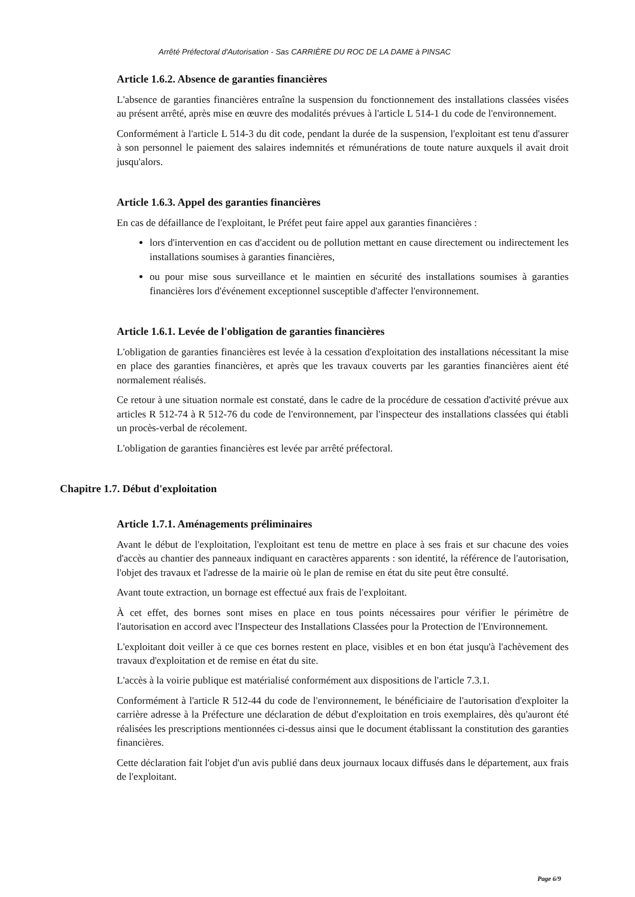Arrêté Préfectoral d'Autorisation - Sas CARRIÈRE DU ROC DE LA DAME à PINSAC
Article 1.6.2. Absence de garanties financières
L'absence de garanties financières entraîne la suspension du fonctionnement des installations classées visées au présent arrêté, après mise en œuvre des modalités prévues à l'article L 514-1 du code de l'environnement.
Conformément à l'article L 514-3 du dit code, pendant la durée de la suspension, l'exploitant est tenu d'assurer à son personnel le paiement des salaires indemnités et rémunérations de toute nature auxquels il avait droit jusqu'alors.
Article 1.6.3. Appel des garanties financières
En cas de défaillance de l'exploitant, le Préfet peut faire appel aux garanties financières :
lors d'intervention en cas d'accident ou de pollution mettant en cause directement ou indirectement les installations soumises à garanties financières,
ou pour mise sous surveillance et le maintien en sécurité des installations soumises à garanties financières lors d'événement exceptionnel susceptible d'affecter l'environnement.
Article 1.6.1. Levée de l'obligation de garanties financières
L'obligation de garanties financières est levée à la cessation d'exploitation des installations nécessitant la mise en place des garanties financières, et après que les travaux couverts par les garanties financières aient été normalement réalisés.
Ce retour à une situation normale est constaté, dans le cadre de la procédure de cessation d'activité prévue aux articles R 512-74 à R 512-76 du code de l'environnement, par l'inspecteur des installations classées qui établi un procès-verbal de récolement.
L'obligation de garanties financières est levée par arrêté préfectoral.
Chapitre 1.7. Début d'exploitation
Article 1.7.1. Aménagements préliminaires
Avant le début de l'exploitation, l'exploitant est tenu de mettre en place à ses frais et sur chacune des voies d'accès au chantier des panneaux indiquant en caractères apparents : son identité, la référence de l'autorisation, l'objet des travaux et l'adresse de la mairie où le plan de remise en état du site peut être consulté.
Avant toute extraction, un bornage est effectué aux frais de l'exploitant.
À cet effet, des bornes sont mises en place en tous points nécessaires pour vérifier le périmètre de l'autorisation en accord avec l'Inspecteur des Installations Classées pour la Protection de l'Environnement.
L'exploitant doit veiller à ce que ces bornes restent en place, visibles et en bon état jusqu'à l'achèvement des travaux d'exploitation et de remise en état du site.
L'accès à la voirie publique est matérialisé conformément aux dispositions de l'article 7.3.1.
Conformément à l'article R 512-44 du code de l'environnement, le bénéficiaire de l'autorisation d'exploiter la carrière adresse à la Préfecture une déclaration de début d'exploitation en trois exemplaires, dès qu'auront été réalisées les prescriptions mentionnées ci-dessus ainsi que le document établissant la constitution des garanties financières.
Cette déclaration fait l'objet d'un avis publié dans deux journaux locaux diffusés dans le département, aux frais de l'exploitant.
Page 6/9